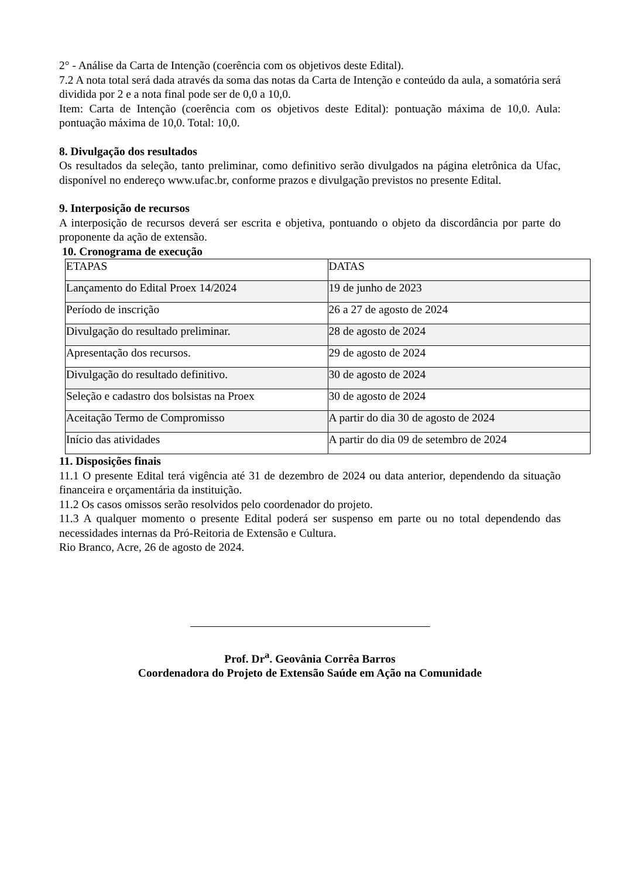2° - Análise da Carta de Intenção (coerência com os objetivos deste Edital).
7.2 A nota total será dada através da soma das notas da Carta de Intenção e conteúdo da aula, a somatória será dividida por 2 e a nota final pode ser de 0,0 a 10,0.
Item: Carta de Intenção (coerência com os objetivos deste Edital): pontuação máxima de 10,0. Aula: pontuação máxima de 10,0. Total: 10,0.
8. Divulgação dos resultados
Os resultados da seleção, tanto preliminar, como definitivo serão divulgados na página eletrônica da Ufac, disponível no endereço www.ufac.br, conforme prazos e divulgação previstos no presente Edital.
9. Interposição de recursos
A interposição de recursos deverá ser escrita e objetiva, pontuando o objeto da discordância por parte do proponente da ação de extensão.
10. Cronograma de execução
| ETAPAS | DATAS |
| Lançamento do Edital Proex 14/2024 | 19 de junho de 2023 |
| Período de inscrição | 26 a 27 de agosto de 2024 |
| Divulgação do resultado preliminar. | 28 de agosto de 2024 |
| Apresentação dos recursos. | 29 de agosto de 2024 |
| Divulgação do resultado definitivo. | 30 de agosto de 2024 |
| Seleção e cadastro dos bolsistas na Proex | 30 de agosto de 2024 |
| Aceitação Termo de Compromisso | A partir do dia 30 de agosto de 2024 |
| Início das atividades | A partir do dia 09 de setembro de 2024 |
11. Disposições finais
11.1 O presente Edital terá vigência até 31 de dezembro de 2024 ou data anterior, dependendo da situação financeira e orçamentária da instituição.
11.2 Os casos omissos serão resolvidos pelo coordenador do projeto.
11.3 A qualquer momento o presente Edital poderá ser suspenso em parte ou no total dependendo das necessidades internas da Pró-Reitoria de Extensão e Cultura.
Rio Branco, Acre, 26 de agosto de 2024.
Prof. Dr<sup>a</sup>. Geovânia Corrêa Barros
Coordenadora do Projeto de Extensão Saúde em Ação na Comunidade